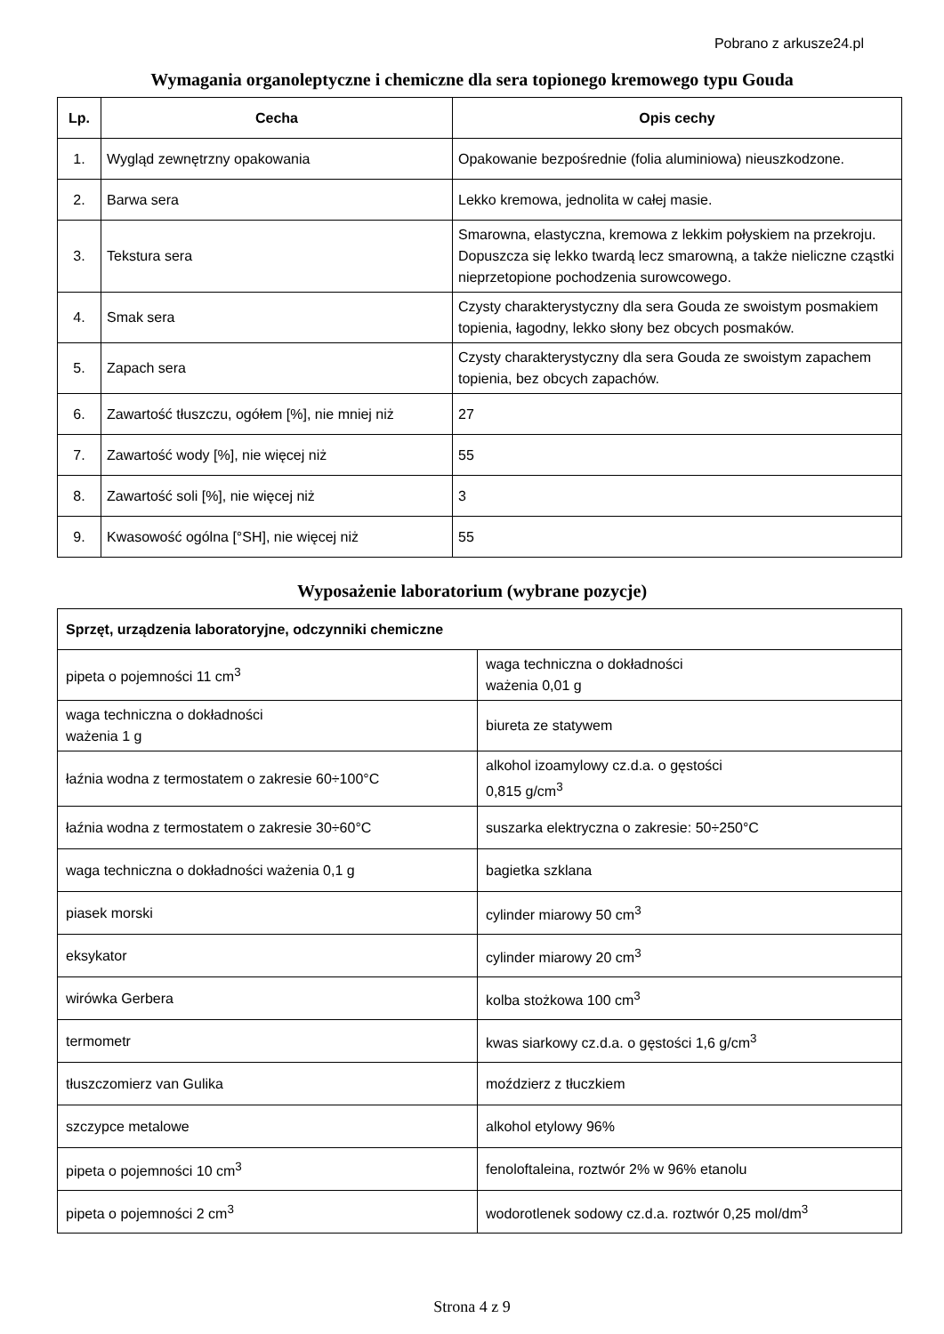Pobrano z arkusze24.pl
Wymagania organoleptyczne i chemiczne dla sera topionego kremowego typu Gouda
| Lp. | Cecha | Opis cechy |
| --- | --- | --- |
| 1. | Wygląd zewnętrzny opakowania | Opakowanie bezpośrednie (folia aluminiowa) nieuszkodzone. |
| 2. | Barwa sera | Lekko kremowa, jednolita w całej masie. |
| 3. | Tekstura sera | Smarowna, elastyczna, kremowa z lekkim połyskiem na przekroju. Dopuszcza się lekko twardą lecz smarowną, a także nieliczne cząstki nieprzetopione pochodzenia surowcowego. |
| 4. | Smak sera | Czysty charakterystyczny dla sera Gouda ze swoistym posmakiem topienia, łagodny, lekko słony bez obcych posmaków. |
| 5. | Zapach sera | Czysty charakterystyczny dla sera Gouda ze swoistym zapachem topienia, bez obcych zapachów. |
| 6. | Zawartość tłuszczu, ogółem [%], nie mniej niż | 27 |
| 7. | Zawartość wody [%], nie więcej niż | 55 |
| 8. | Zawartość soli [%], nie więcej niż | 3 |
| 9. | Kwasowość ogólna [°SH], nie więcej niż | 55 |
Wyposażenie laboratorium (wybrane pozycje)
| Sprzęt, urządzenia laboratoryjne, odczynniki chemiczne | |
| --- | --- |
| pipeta o pojemności 11 cm<sup>3</sup> | waga techniczna o dokładności ważenia 0,01 g |
| waga techniczna o dokładności ważenia 1 g | biureta ze statywem |
| łaźnia wodna z termostatem o zakresie 60÷100°C | alkohol izoamylowy cz.d.a. o gęstości 0,815 g/cm<sup>3</sup> |
| łaźnia wodna z termostatem o zakresie 30÷60°C | suszarka elektryczna o zakresie: 50÷250°C |
| waga techniczna o dokładności ważenia 0,1 g | bagietka szklana |
| piasek morski | cylinder miarowy 50 cm<sup>3</sup> |
| eksykator | cylinder miarowy 20 cm<sup>3</sup> |
| wirówka Gerbera | kolba stożkowa 100 cm<sup>3</sup> |
| termometr | kwas siarkowy cz.d.a. o gęstości 1,6 g/cm<sup>3</sup> |
| tłuszczomierz van Gulika | moździerz z tłuczkiem |
| szczypce metalowe | alkohol etylowy 96% |
| pipeta o pojemności 10 cm<sup>3</sup> | fenoloftaleina, roztwór 2% w 96% etanolu |
| pipeta o pojemności 2 cm<sup>3</sup> | wodorotlenek sodowy cz.d.a. roztwór 0,25 mol/dm<sup>3</sup> |
Strona 4 z 9